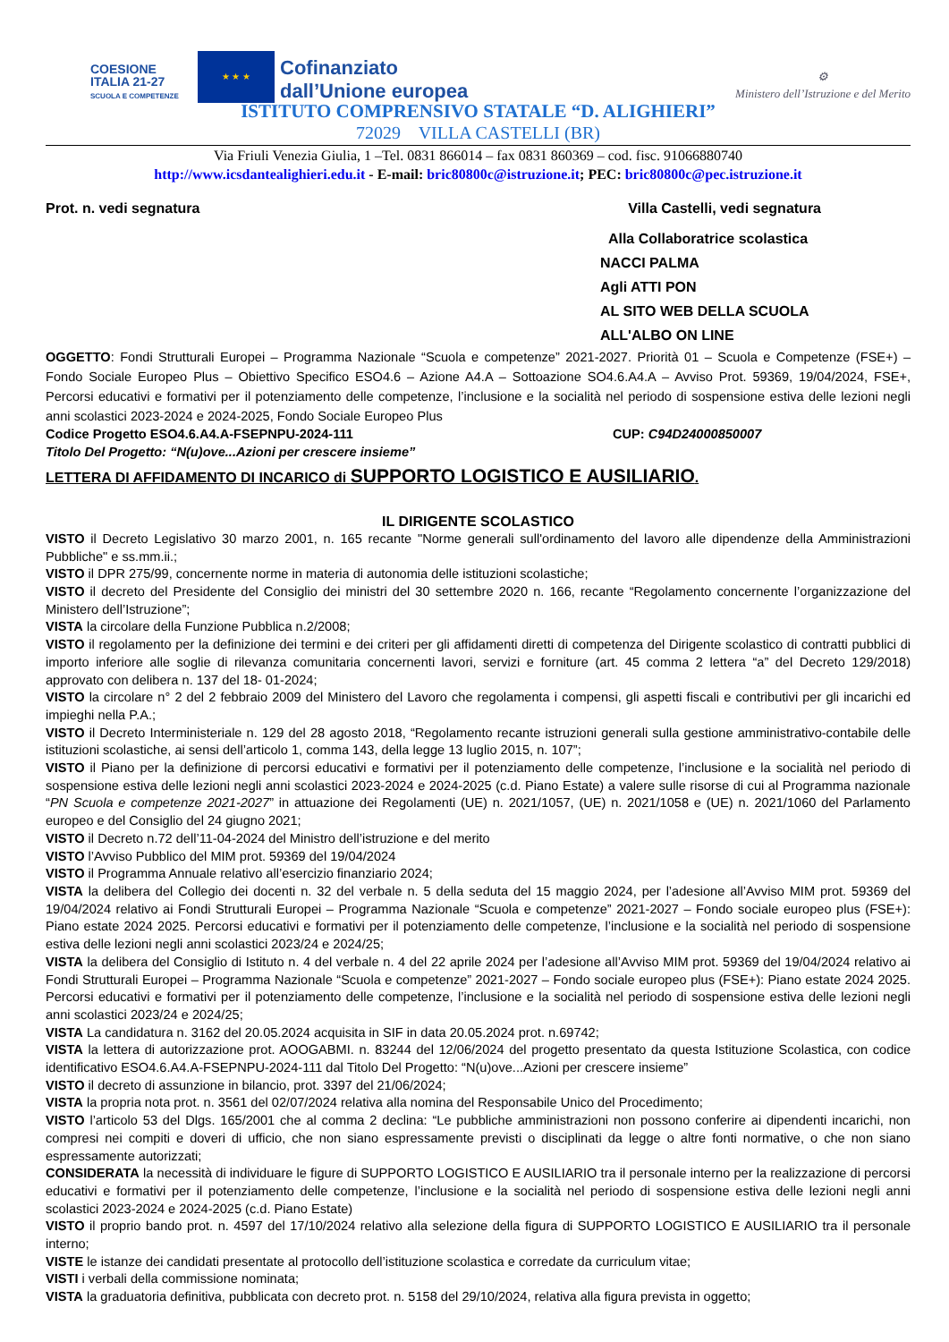COESIONE ITALIA 21-27
SCUOLA E COMPETENZE
★ ★ ★
Cofinanziato
dall’Unione europea
⚙
Ministero dell’Istruzione e del Merito
ISTITUTO COMPRENSIVO STATALE “D. ALIGHIERI”
72029 VILLA CASTELLI (BR)
Via Friuli Venezia Giulia, 1 –Tel. 0831 866014 – fax 0831 860369 – cod. fisc. 91066880740
http://www.icsdantealighieri.edu.it - E-mail: bric80800c@istruzione.it; PEC: bric80800c@pec.istruzione.it
Prot. n. vedi segnatura Villa Castelli, vedi segnatura
Alla Collaboratrice scolastica
NACCI PALMA
Agli ATTI PON
AL SITO WEB DELLA SCUOLA
ALL'ALBO ON LINE
OGGETTO: Fondi Strutturali Europei – Programma Nazionale “Scuola e competenze” 2021-2027. Priorità 01 – Scuola e Competenze (FSE+) – Fondo Sociale Europeo Plus – Obiettivo Specifico ESO4.6 – Azione A4.A – Sottoazione SO4.6.A4.A – Avviso Prot. 59369, 19/04/2024, FSE+, Percorsi educativi e formativi per il potenziamento delle competenze, l’inclusione e la socialità nel periodo di sospensione estiva delle lezioni negli anni scolastici 2023-2024 e 2024-2025, Fondo Sociale Europeo Plus
Codice Progetto ESO4.6.A4.A-FSEPNPU-2024-111 CUP: C94D24000850007
Titolo Del Progetto: “N(u)ove...Azioni per crescere insieme”
LETTERA DI AFFIDAMENTO DI INCARICO di SUPPORTO LOGISTICO E AUSILIARIO.
IL DIRIGENTE SCOLASTICO
VISTO il Decreto Legislativo 30 marzo 2001, n. 165 recante "Norme generali sull'ordinamento del lavoro alle dipendenze della Amministrazioni Pubbliche" e ss.mm.ii.;
VISTO il DPR 275/99, concernente norme in materia di autonomia delle istituzioni scolastiche;
VISTO il decreto del Presidente del Consiglio dei ministri del 30 settembre 2020 n. 166, recante “Regolamento concernente l’organizzazione del Ministero dell’Istruzione”;
VISTA la circolare della Funzione Pubblica n.2/2008;
VISTO il regolamento per la definizione dei termini e dei criteri per gli affidamenti diretti di competenza del Dirigente scolastico di contratti pubblici di importo inferiore alle soglie di rilevanza comunitaria concernenti lavori, servizi e forniture (art. 45 comma 2 lettera “a” del Decreto 129/2018) approvato con delibera n. 137 del 18- 01-2024;
VISTO la circolare n° 2 del 2 febbraio 2009 del Ministero del Lavoro che regolamenta i compensi, gli aspetti fiscali e contributivi per gli incarichi ed impieghi nella P.A.;
VISTO il Decreto Interministeriale n. 129 del 28 agosto 2018, “Regolamento recante istruzioni generali sulla gestione amministrativo-contabile delle istituzioni scolastiche, ai sensi dell’articolo 1, comma 143, della legge 13 luglio 2015, n. 107”;
VISTO il Piano per la definizione di percorsi educativi e formativi per il potenziamento delle competenze, l’inclusione e la socialità nel periodo di sospensione estiva delle lezioni negli anni scolastici 2023-2024 e 2024-2025 (c.d. Piano Estate) a valere sulle risorse di cui al Programma nazionale “PN Scuola e competenze 2021-2027” in attuazione dei Regolamenti (UE) n. 2021/1057, (UE) n. 2021/1058 e (UE) n. 2021/1060 del Parlamento europeo e del Consiglio del 24 giugno 2021;
VISTO il Decreto n.72 dell’11-04-2024 del Ministro dell’istruzione e del merito
VISTO l’Avviso Pubblico del MIM prot. 59369 del 19/04/2024
VISTO il Programma Annuale relativo all’esercizio finanziario 2024;
VISTA la delibera del Collegio dei docenti n. 32 del verbale n. 5 della seduta del 15 maggio 2024, per l’adesione all’Avviso MIM prot. 59369 del 19/04/2024 relativo ai Fondi Strutturali Europei – Programma Nazionale “Scuola e competenze” 2021-2027 – Fondo sociale europeo plus (FSE+): Piano estate 2024 2025. Percorsi educativi e formativi per il potenziamento delle competenze, l’inclusione e la socialità nel periodo di sospensione estiva delle lezioni negli anni scolastici 2023/24 e 2024/25;
VISTA la delibera del Consiglio di Istituto n. 4 del verbale n. 4 del 22 aprile 2024 per l’adesione all’Avviso MIM prot. 59369 del 19/04/2024 relativo ai Fondi Strutturali Europei – Programma Nazionale “Scuola e competenze” 2021-2027 – Fondo sociale europeo plus (FSE+): Piano estate 2024 2025. Percorsi educativi e formativi per il potenziamento delle competenze, l’inclusione e la socialità nel periodo di sospensione estiva delle lezioni negli anni scolastici 2023/24 e 2024/25;
VISTA La candidatura n. 3162 del 20.05.2024 acquisita in SIF in data 20.05.2024 prot. n.69742;
VISTA la lettera di autorizzazione prot. AOOGABMI. n. 83244 del 12/06/2024 del progetto presentato da questa Istituzione Scolastica, con codice identificativo ESO4.6.A4.A-FSEPNPU-2024-111 dal Titolo Del Progetto: “N(u)ove...Azioni per crescere insieme”
VISTO il decreto di assunzione in bilancio, prot. 3397 del 21/06/2024;
VISTA la propria nota prot. n. 3561 del 02/07/2024 relativa alla nomina del Responsabile Unico del Procedimento;
VISTO l’articolo 53 del Dlgs. 165/2001 che al comma 2 declina: “Le pubbliche amministrazioni non possono conferire ai dipendenti incarichi, non compresi nei compiti e doveri di ufficio, che non siano espressamente previsti o disciplinati da legge o altre fonti normative, o che non siano espressamente autorizzati;
CONSIDERATA la necessità di individuare le figure di SUPPORTO LOGISTICO E AUSILIARIO tra il personale interno per la realizzazione di percorsi educativi e formativi per il potenziamento delle competenze, l’inclusione e la socialità nel periodo di sospensione estiva delle lezioni negli anni scolastici 2023-2024 e 2024-2025 (c.d. Piano Estate)
VISTO il proprio bando prot. n. 4597 del 17/10/2024 relativo alla selezione della figura di SUPPORTO LOGISTICO E AUSILIARIO tra il personale interno;
VISTE le istanze dei candidati presentate al protocollo dell’istituzione scolastica e corredate da curriculum vitae;
VISTI i verbali della commissione nominata;
VISTA la graduatoria definitiva, pubblicata con decreto prot. n. 5158 del 29/10/2024, relativa alla figura prevista in oggetto;